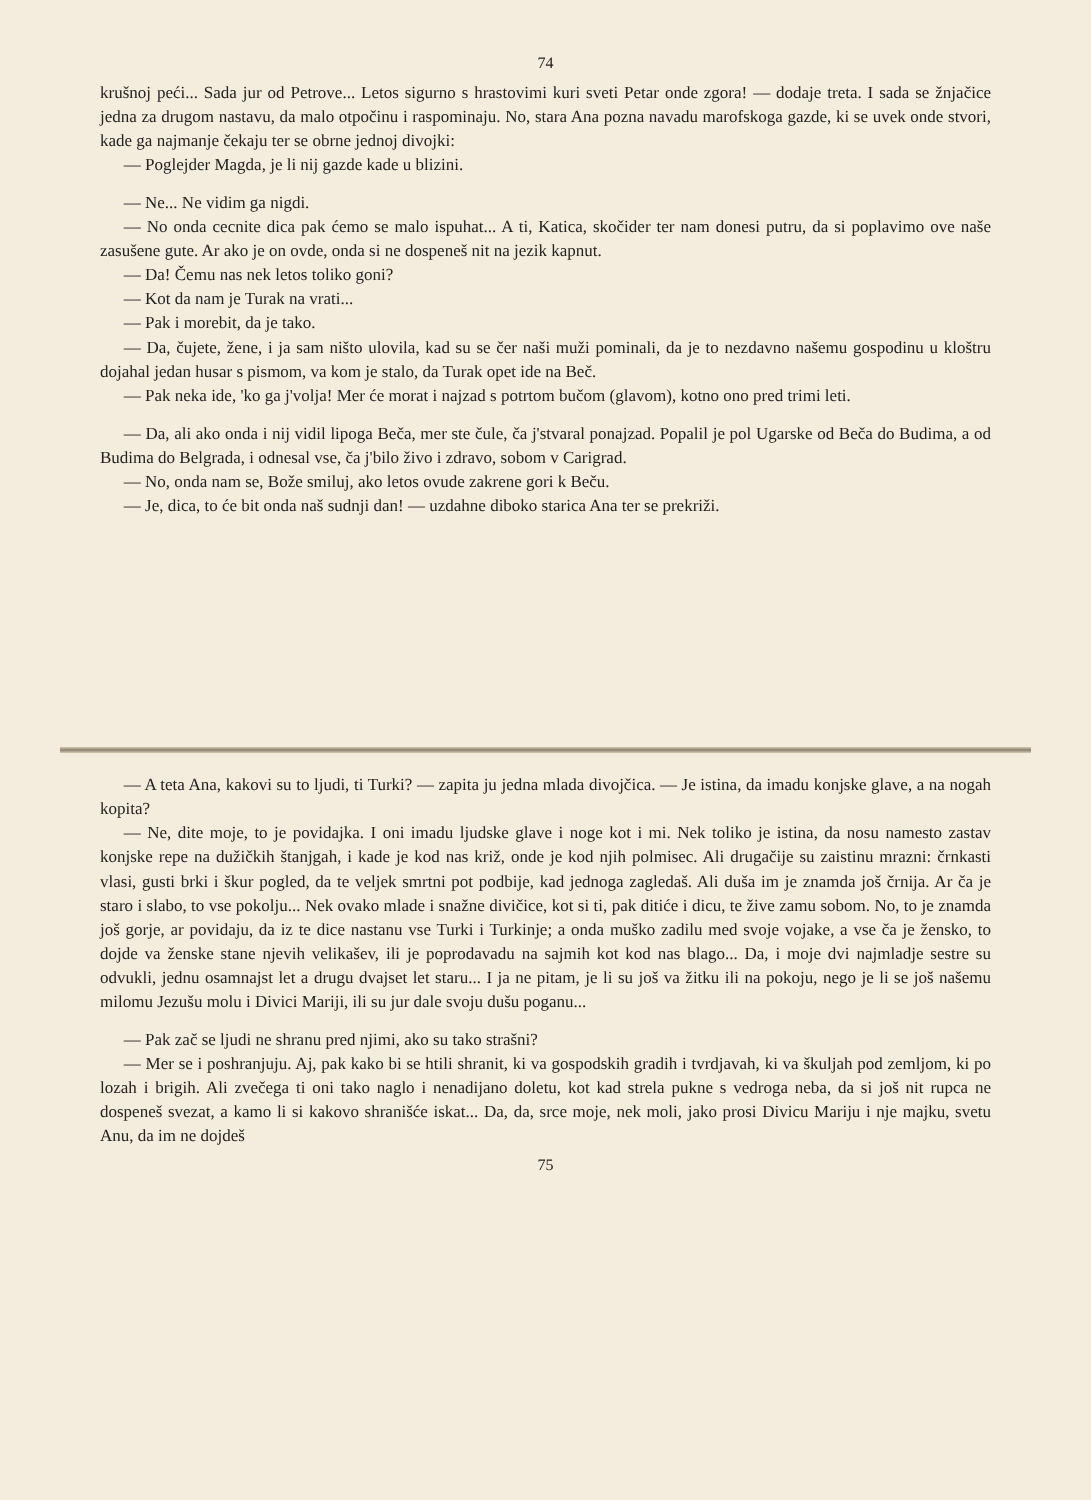74
krušnoj peći... Sada jur od Petrove... Letos sigurno s hrastovimi kuri sveti Petar onde zgora! — dodaje treta. I sada se žnjačice jedna za drugom nastavu, da malo otpočinu i raspominaju. No, stara Ana pozna navadu marofskoga gazde, ki se uvek onde stvori, kade ga najmanje čekaju ter se obrne jednoj divojki:
— Poglejder Magda, je li nij gazde kade u blizini.
— Ne... Ne vidim ga nigdi.
— No onda cecnite dica pak ćemo se malo ispuhat... A ti, Katica, skočider ter nam donesi putru, da si poplavimo ove naše zasušene gute. Ar ako je on ovde, onda si ne dospeneš nit na jezik kapnut.
— Da! Čemu nas nek letos toliko goni?
— Kot da nam je Turak na vrati...
— Pak i morebit, da je tako.
— Da, čujete, žene, i ja sam ništo ulovila, kad su se čer naši muži pominali, da je to nezdavno našemu gospodinu u kloštru dojahal jedan husar s pismom, va kom je stalo, da Turak opet ide na Beč.
— Pak neka ide, 'ko ga j'volja! Mer će morat i najzad s potrtom bučom (glavom), kotno ono pred trimi leti.
— Da, ali ako onda i nij vidil lipoga Beča, mer ste čule, ča j'stvaral ponajzad. Popalil je pol Ugarske od Beča do Budima, a od Budima do Belgrada, i odnesal vse, ča j'bilo živo i zdravo, sobom v Carigrad.
— No, onda nam se, Bože smiluj, ako letos ovude zakrene gori k Beču.
— Je, dica, to će bit onda naš sudnji dan! — uzdahne diboko starica Ana ter se prekriži.
— A teta Ana, kakovi su to ljudi, ti Turki? — zapita ju jedna mlada divojčica. — Je istina, da imadu konjske glave, a na nogah kopita?
— Ne, dite moje, to je povidajka. I oni imadu ljudske glave i noge kot i mi. Nek toliko je istina, da nosu namesto zastav konjske repe na dužičkih štanjgah, i kade je kod nas križ, onde je kod njih polmisec. Ali drugačije su zaistinu mrazni: črnkasti vlasi, gusti brki i škur pogled, da te veljek smrtni pot podbije, kad jednoga zagledaš. Ali duša im je znamda još črnija. Ar ča je staro i slabo, to vse pokolju... Nek ovako mlade i snažne divičice, kot si ti, pak ditiće i dicu, te žive zamu sobom. No, to je znamda još gorje, ar povidaju, da iz te dice nastanu vse Turki i Turkinje; a onda muško zadilu med svoje vojake, a vse ča je žensko, to dojde va ženske stane njevih velikašev, ili je poprodavadu na sajmih kot kod nas blago... Da, i moje dvi najmladje sestre su odvukli, jednu osamnajst let a drugu dvajset let staru... I ja ne pitam, je li su još va žitku ili na pokoju, nego je li se još našemu milomu Jezušu molu i Divici Mariji, ili su jur dale svoju dušu poganu...
— Pak zač se ljudi ne shranu pred njimi, ako su tako strašni?
— Mer se i poshranjuju. Aj, pak kako bi se htili shranit, ki va gospodskih gradih i tvrdjavah, ki va škuljah pod zemljom, ki po lozah i brigih. Ali zvečega ti oni tako naglo i nenadijano doletu, kot kad strela pukne s vedroga neba, da si još nit rupca ne dospeneš svezat, a kamo li si kakovo shranišće iskat... Da, da, srce moje, nek moli, jako prosi Divicu Mariju i nje majku, svetu Anu, da im ne dojdeš
75